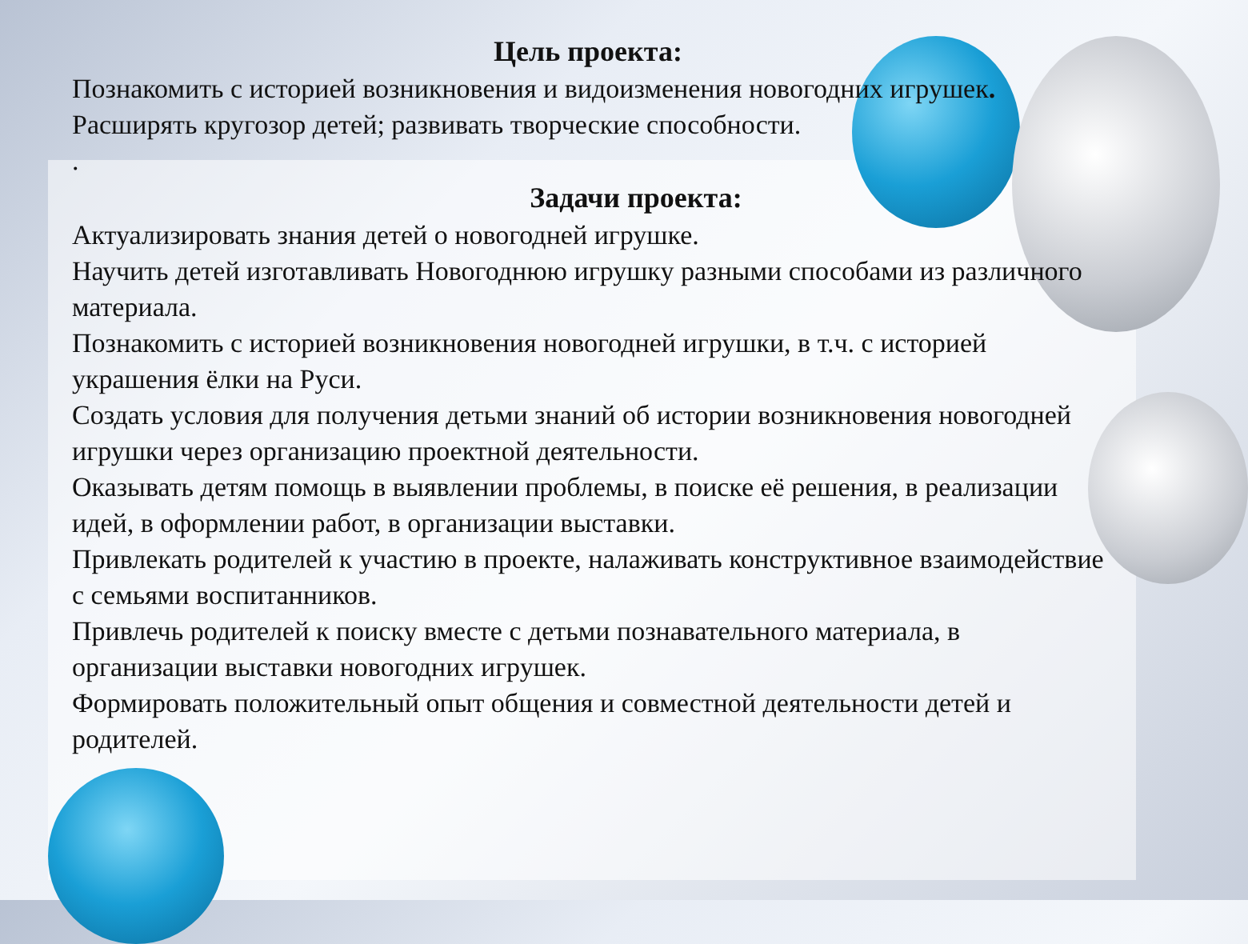Цель проекта:
Познакомить с историей возникновения и видоизменения новогодних игрушек. Расширять кругозор детей; развивать творческие способности.
.
Задачи проекта:
Актуализировать знания детей о новогодней игрушке.
Научить детей изготавливать Новогоднюю игрушку разными способами из различного материала.
Познакомить с историей возникновения новогодней игрушки, в т.ч. с историей украшения ёлки на Руси.
Создать условия для получения детьми знаний об истории возникновения новогодней игрушки через организацию проектной деятельности.
Оказывать детям помощь в выявлении проблемы, в поиске её решения, в реализации идей, в оформлении работ, в организации выставки.
Привлекать родителей к участию в проекте, налаживать конструктивное взаимодействие с семьями воспитанников.
Привлечь родителей к поиску вместе с детьми познавательного материала, в организации выставки новогодних игрушек.
Формировать положительный опыт общения и совместной деятельности детей и родителей.